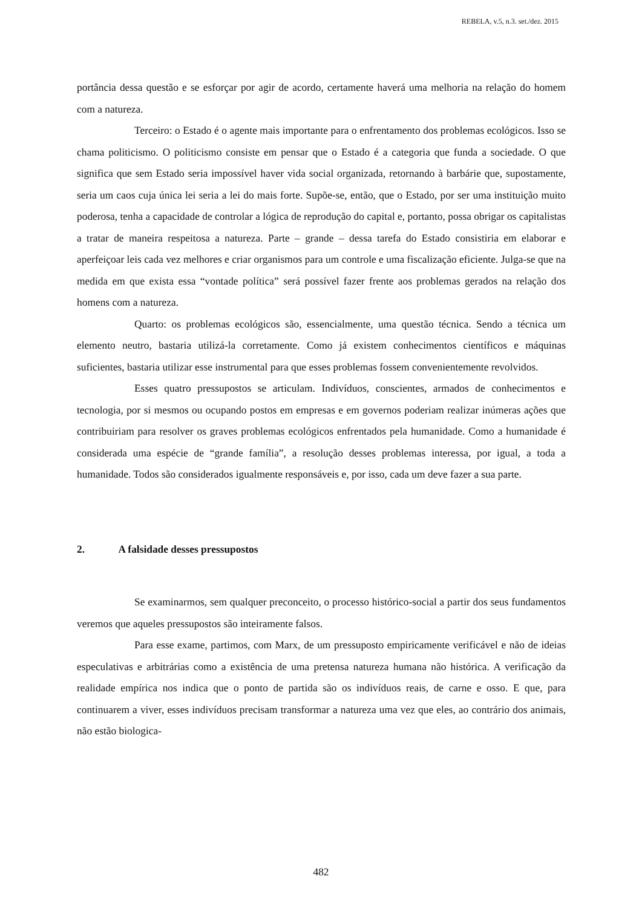REBELA, v.5, n.3. set./dez. 2015
portância dessa questão e se esforçar por agir de acordo, certamente haverá uma melhoria na relação do homem com a natureza.
Terceiro: o Estado é o agente mais importante para o enfrentamento dos problemas ecológicos. Isso se chama politicismo. O politicismo consiste em pensar que o Estado é a categoria que funda a sociedade. O que significa que sem Estado seria impossível haver vida social organizada, retornando à barbárie que, supostamente, seria um caos cuja única lei seria a lei do mais forte. Supõe-se, então, que o Estado, por ser uma instituição muito poderosa, tenha a capacidade de controlar a lógica de reprodução do capital e, portanto, possa obrigar os capitalistas a tratar de maneira respeitosa a natureza. Parte – grande – dessa tarefa do Estado consistiria em elaborar e aperfeiçoar leis cada vez melhores e criar organismos para um controle e uma fiscalização eficiente. Julga-se que na medida em que exista essa “vontade política” será possível fazer frente aos problemas gerados na relação dos homens com a natureza.
Quarto: os problemas ecológicos são, essencialmente, uma questão técnica. Sendo a técnica um elemento neutro, bastaria utilizá-la corretamente. Como já existem conhecimentos científicos e máquinas suficientes, bastaria utilizar esse instrumental para que esses problemas fossem convenientemente revolvidos.
Esses quatro pressupostos se articulam. Indivíduos, conscientes, armados de conhecimentos e tecnologia, por si mesmos ou ocupando postos em empresas e em governos poderiam realizar inúmeras ações que contribuiriam para resolver os graves problemas ecológicos enfrentados pela humanidade. Como a humanidade é considerada uma espécie de “grande família”, a resolução desses problemas interessa, por igual, a toda a humanidade. Todos são considerados igualmente responsáveis e, por isso, cada um deve fazer a sua parte.
2. A falsidade desses pressupostos
Se examinarmos, sem qualquer preconceito, o processo histórico-social a partir dos seus fundamentos veremos que aqueles pressupostos são inteiramente falsos.
Para esse exame, partimos, com Marx, de um pressuposto empiricamente verificável e não de ideias especulativas e arbitrárias como a existência de uma pretensa natureza humana não histórica. A verificação da realidade empírica nos indica que o ponto de partida são os indivíduos reais, de carne e osso. E que, para continuarem a viver, esses indivíduos precisam transformar a natureza uma vez que eles, ao contrário dos animais, não estão biologica-
482